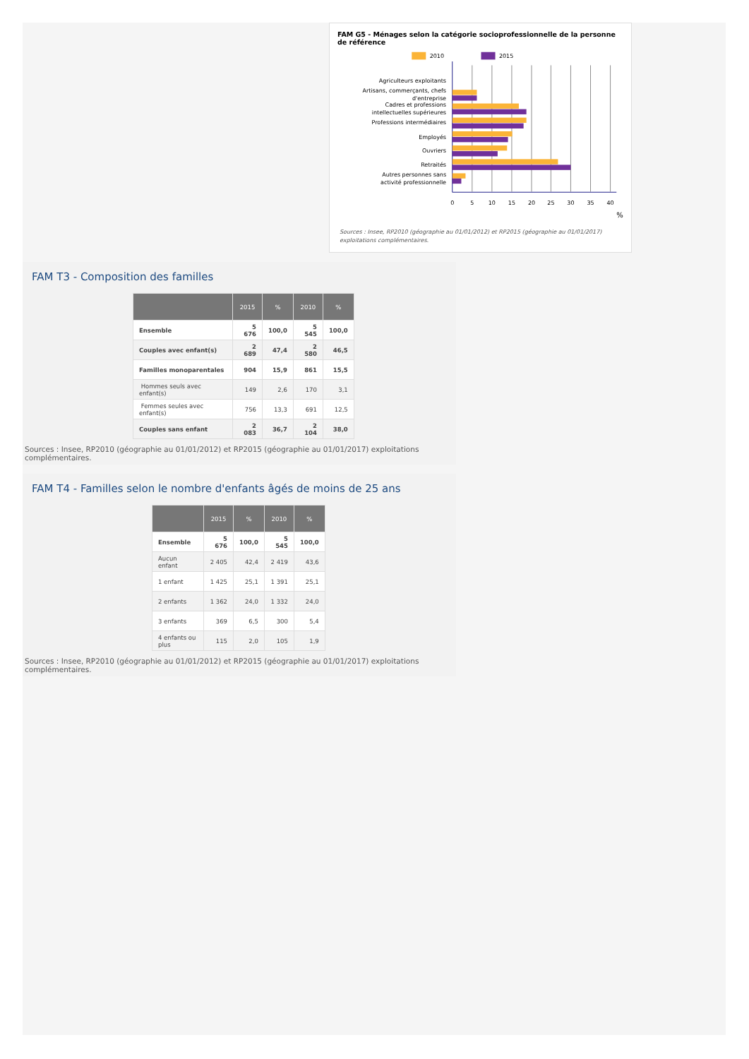FAM G5 - Ménages selon la catégorie socioprofessionnelle de la personne de référence
2010
2015
Agriculteurs exploitants
Artisans, commerçants, chefs
d'entreprise
Cadres et professions
intellectuelles supérieures
Professions intermédiaires
Employés
Ouvriers
Retraités
Autres personnes sans
activité professionnelle
0
5
10
15
20
25
30
35
40
%
Sources : Insee, RP2010 (géographie au 01/01/2012) et RP2015 (géographie au 01/01/2017) exploitations complémentaires.
FAM T3 - Composition des familles
| | 2015 | % | 2010 | % |
| --- | --- | --- | --- | --- |
| Ensemble | 5 676 | 100,0 | 5 545 | 100,0 |
| Couples avec enfant(s) | 2 689 | 47,4 | 2 580 | 46,5 |
| Familles monoparentales | 904 | 15,9 | 861 | 15,5 |
| Hommes seuls avec enfant(s) | 149 | 2,6 | 170 | 3,1 |
| Femmes seules avec enfant(s) | 756 | 13,3 | 691 | 12,5 |
| Couples sans enfant | 2 083 | 36,7 | 2 104 | 38,0 |
Sources : Insee, RP2010 (géographie au 01/01/2012) et RP2015 (géographie au 01/01/2017) exploitations complémentaires.
FAM T4 - Familles selon le nombre d'enfants âgés de moins de 25 ans
| | 2015 | % | 2010 | % |
| --- | --- | --- | --- | --- |
| Ensemble | 5 676 | 100,0 | 5 545 | 100,0 |
| Aucun enfant | 2 405 | 42,4 | 2 419 | 43,6 |
| 1 enfant | 1 425 | 25,1 | 1 391 | 25,1 |
| 2 enfants | 1 362 | 24,0 | 1 332 | 24,0 |
| 3 enfants | 369 | 6,5 | 300 | 5,4 |
| 4 enfants ou plus | 115 | 2,0 | 105 | 1,9 |
Sources : Insee, RP2010 (géographie au 01/01/2012) et RP2015 (géographie au 01/01/2017) exploitations complémentaires.